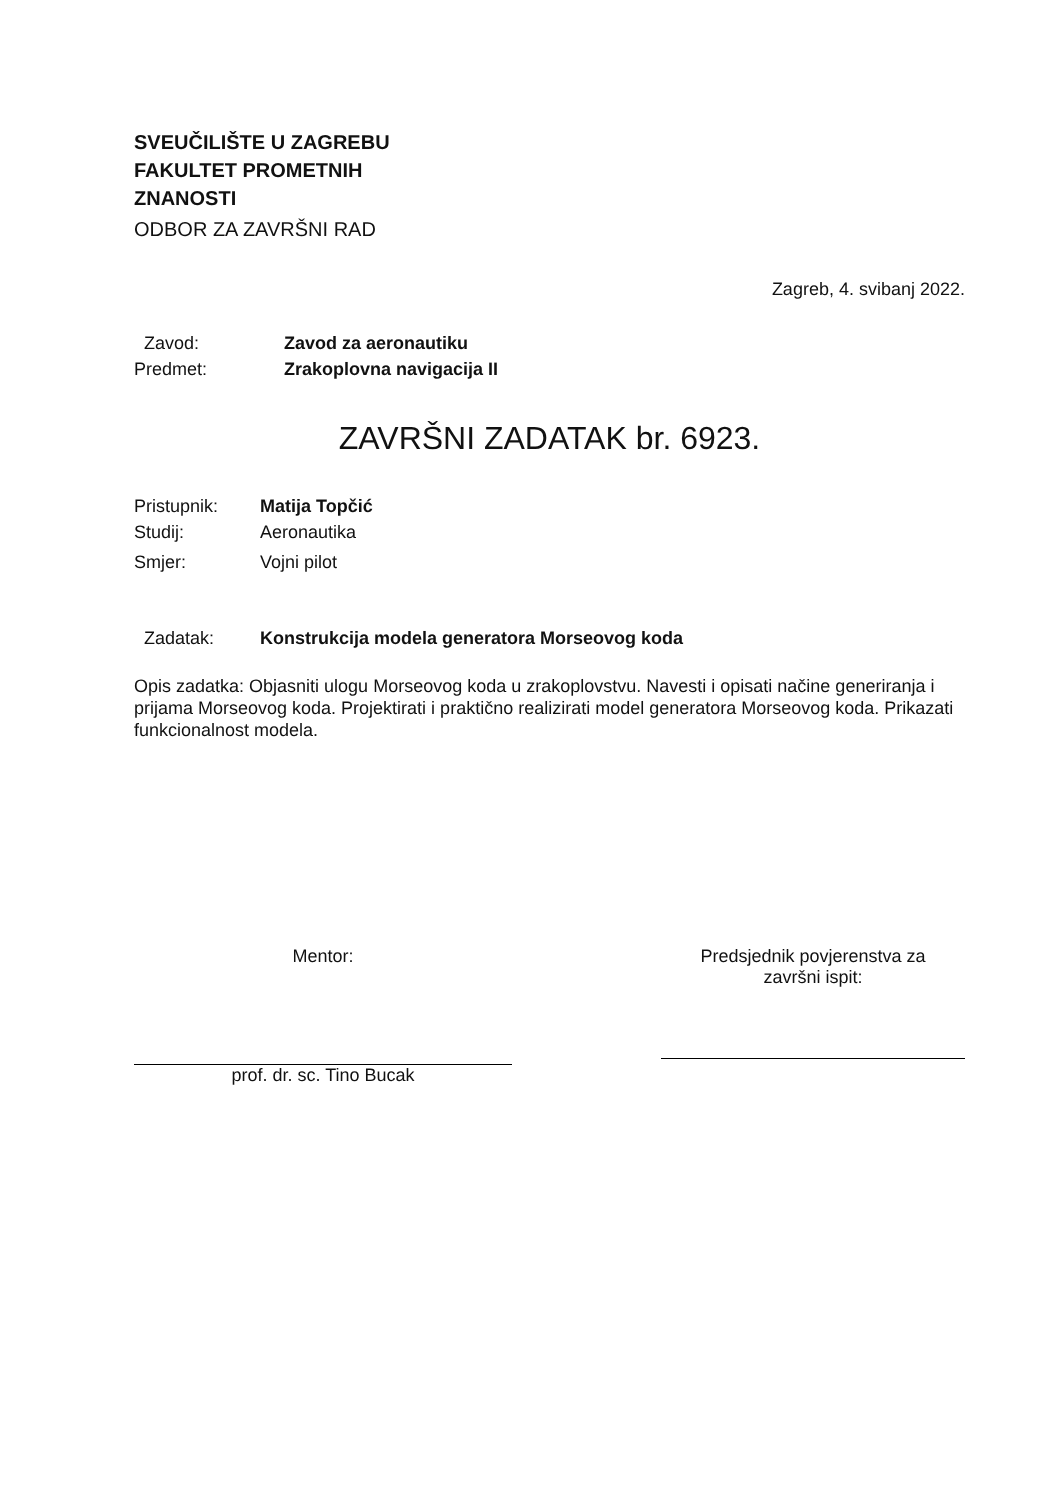SVEUČILIŠTE U ZAGREBU
FAKULTET PROMETNIH
ZNANOSTI
ODBOR ZA ZAVRŠNI RAD
Zagreb, 4. svibanj 2022.
Zavod: Zavod za aeronautiku
Predmet: Zrakoplovna navigacija II
ZAVRŠNI ZADATAK br. 6923.
Pristupnik: Matija Topčić
Studij: Aeronautika
Smjer: Vojni pilot
Zadatak: Konstrukcija modela generatora Morseovog koda
Opis zadatka: Objasniti ulogu Morseovog koda u zrakoplovstvu. Navesti i opisati načine generiranja i prijama Morseovog koda. Projektirati i praktično realizirati model generatora Morseovog koda. Prikazati funkcionalnost modela.
Mentor:
prof. dr. sc. Tino Bucak
Predsjednik povjerenstva za
završni ispit: